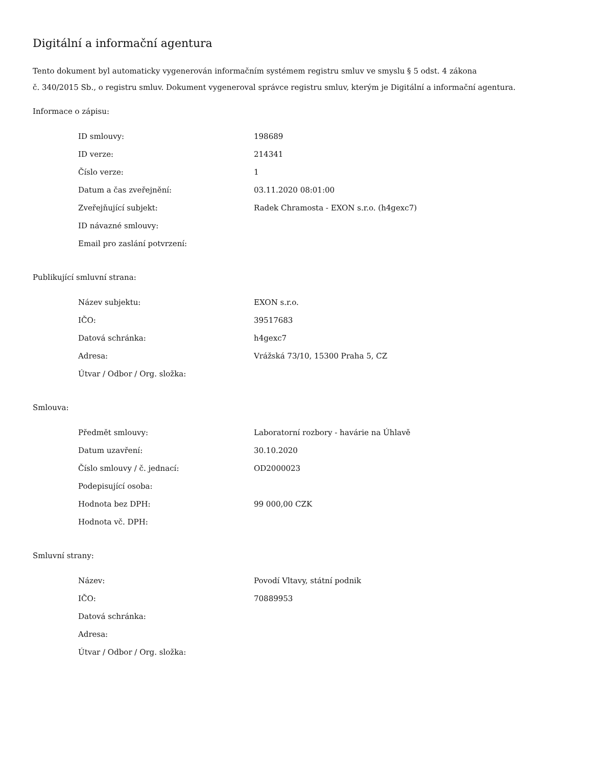Digitální a informační agentura
Tento dokument byl automaticky vygenerován informačním systémem registru smluv ve smyslu § 5 odst. 4 zákona
č. 340/2015 Sb., o registru smluv. Dokument vygeneroval správce registru smluv, kterým je Digitální a informační agentura.
Informace o zápisu:
| ID smlouvy: | 198689 |
| ID verze: | 214341 |
| Číslo verze: | 1 |
| Datum a čas zveřejnění: | 03.11.2020 08:01:00 |
| Zveřejňující subjekt: | Radek Chramosta - EXON s.r.o. (h4gexc7) |
| ID návazné smlouvy: | |
| Email pro zaslání potvrzení: | |
Publikující smluvní strana:
| Název subjektu: | EXON s.r.o. |
| IČO: | 39517683 |
| Datová schránka: | h4gexc7 |
| Adresa: | Vrážská 73/10, 15300 Praha 5, CZ |
| Útvar / Odbor / Org. složka: | |
Smlouva:
| Předmět smlouvy: | Laboratorní rozbory - havárie na Úhlavě |
| Datum uzavření: | 30.10.2020 |
| Číslo smlouvy / č. jednací: | OD2000023 |
| Podepisující osoba: | |
| Hodnota bez DPH: | 99 000,00 CZK |
| Hodnota vč. DPH: | |
Smluvní strany:
| Název: | Povodí Vltavy, státní podnik |
| IČO: | 70889953 |
| Datová schránka: | |
| Adresa: | |
| Útvar / Odbor / Org. složka: | |